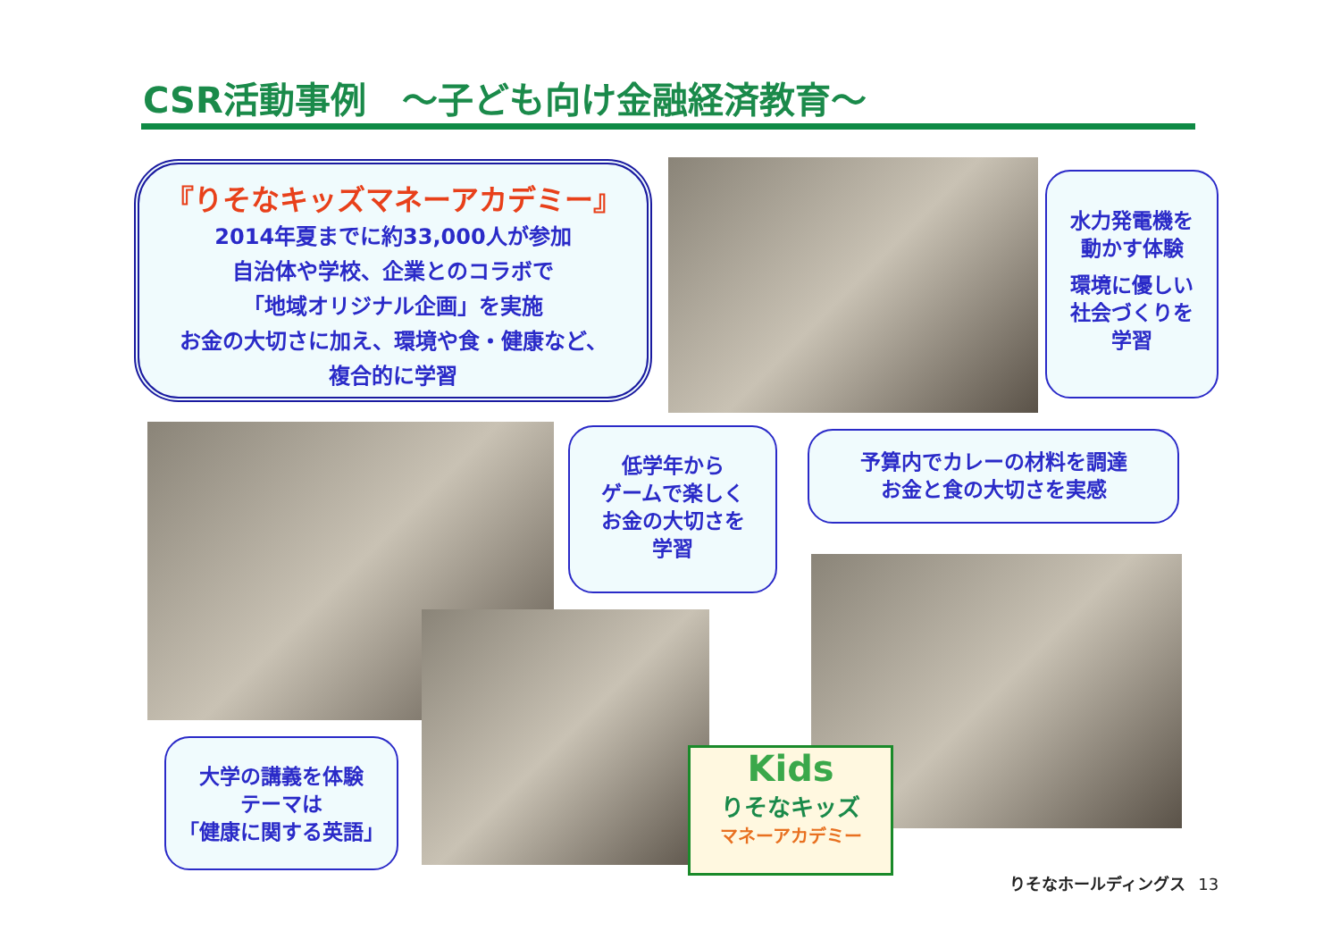CSR活動事例　～子ども向け金融経済教育～
『りそなキッズマネーアカデミー』
2014年夏までに約33,000人が参加
自治体や学校、企業とのコラボで
「地域オリジナル企画」を実施
お金の大切さに加え、環境や食・健康など、
複合的に学習
水力発電機を
動かす体験
環境に優しい
社会づくりを
学習
低学年から
ゲームで楽しく
お金の大切さを
学習
予算内でカレーの材料を調達
お金と食の大切さを実感
大学の講義を体験
テーマは
「健康に関する英語」
Kids
りそなキッズ
マネーアカデミー
りそなホールディングス 13